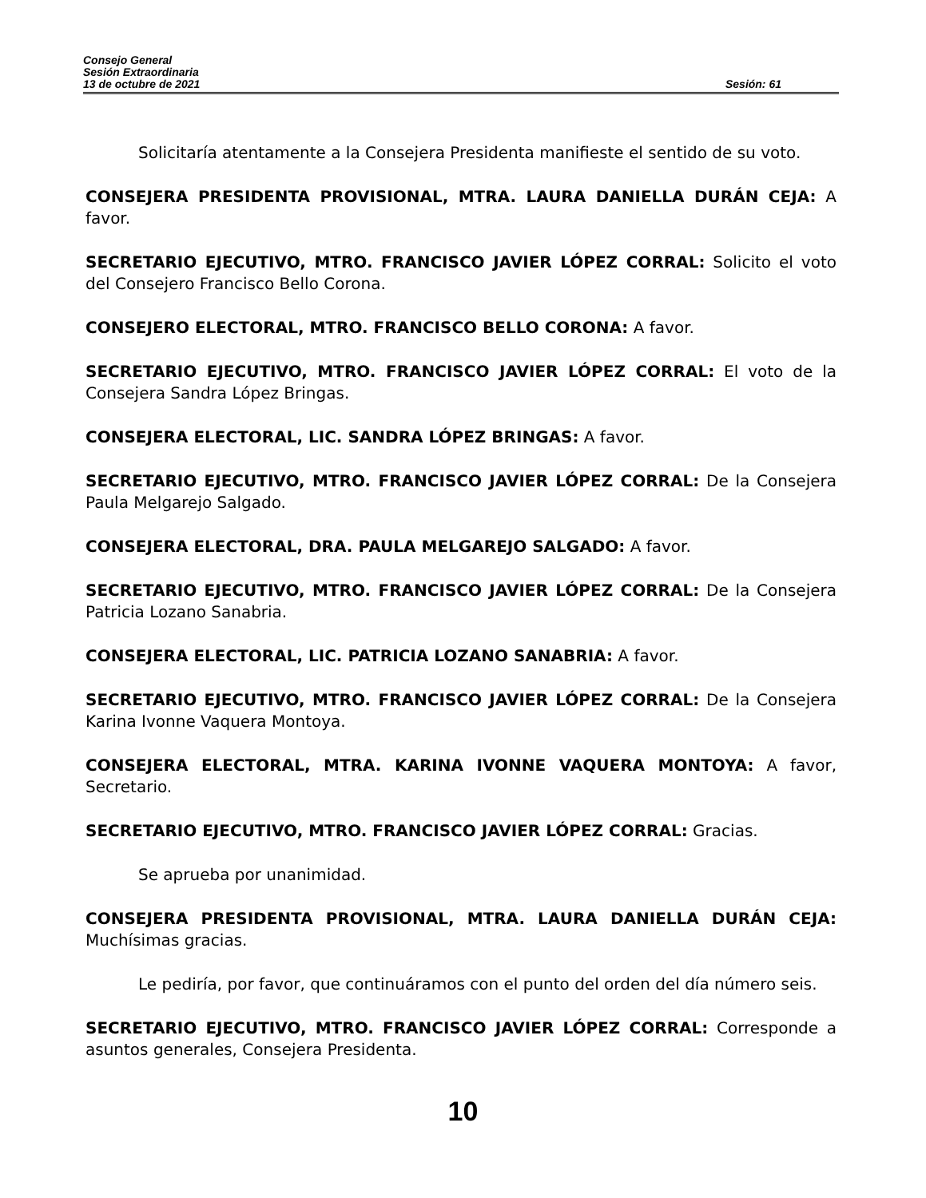Consejo General
Sesión Extraordinaria
13 de octubre de 2021 Sesión: 61
Solicitaría atentamente a la Consejera Presidenta manifieste el sentido de su voto.
CONSEJERA PRESIDENTA PROVISIONAL, MTRA. LAURA DANIELLA DURÁN CEJA: A favor.
SECRETARIO EJECUTIVO, MTRO. FRANCISCO JAVIER LÓPEZ CORRAL: Solicito el voto del Consejero Francisco Bello Corona.
CONSEJERO ELECTORAL, MTRO. FRANCISCO BELLO CORONA: A favor.
SECRETARIO EJECUTIVO, MTRO. FRANCISCO JAVIER LÓPEZ CORRAL: El voto de la Consejera Sandra López Bringas.
CONSEJERA ELECTORAL, LIC. SANDRA LÓPEZ BRINGAS: A favor.
SECRETARIO EJECUTIVO, MTRO. FRANCISCO JAVIER LÓPEZ CORRAL: De la Consejera Paula Melgarejo Salgado.
CONSEJERA ELECTORAL, DRA. PAULA MELGAREJO SALGADO: A favor.
SECRETARIO EJECUTIVO, MTRO. FRANCISCO JAVIER LÓPEZ CORRAL: De la Consejera Patricia Lozano Sanabria.
CONSEJERA ELECTORAL, LIC. PATRICIA LOZANO SANABRIA: A favor.
SECRETARIO EJECUTIVO, MTRO. FRANCISCO JAVIER LÓPEZ CORRAL: De la Consejera Karina Ivonne Vaquera Montoya.
CONSEJERA ELECTORAL, MTRA. KARINA IVONNE VAQUERA MONTOYA: A favor, Secretario.
SECRETARIO EJECUTIVO, MTRO. FRANCISCO JAVIER LÓPEZ CORRAL: Gracias.
Se aprueba por unanimidad.
CONSEJERA PRESIDENTA PROVISIONAL, MTRA. LAURA DANIELLA DURÁN CEJA: Muchísimas gracias.
Le pediría, por favor, que continuáramos con el punto del orden del día número seis.
SECRETARIO EJECUTIVO, MTRO. FRANCISCO JAVIER LÓPEZ CORRAL: Corresponde a asuntos generales, Consejera Presidenta.
10